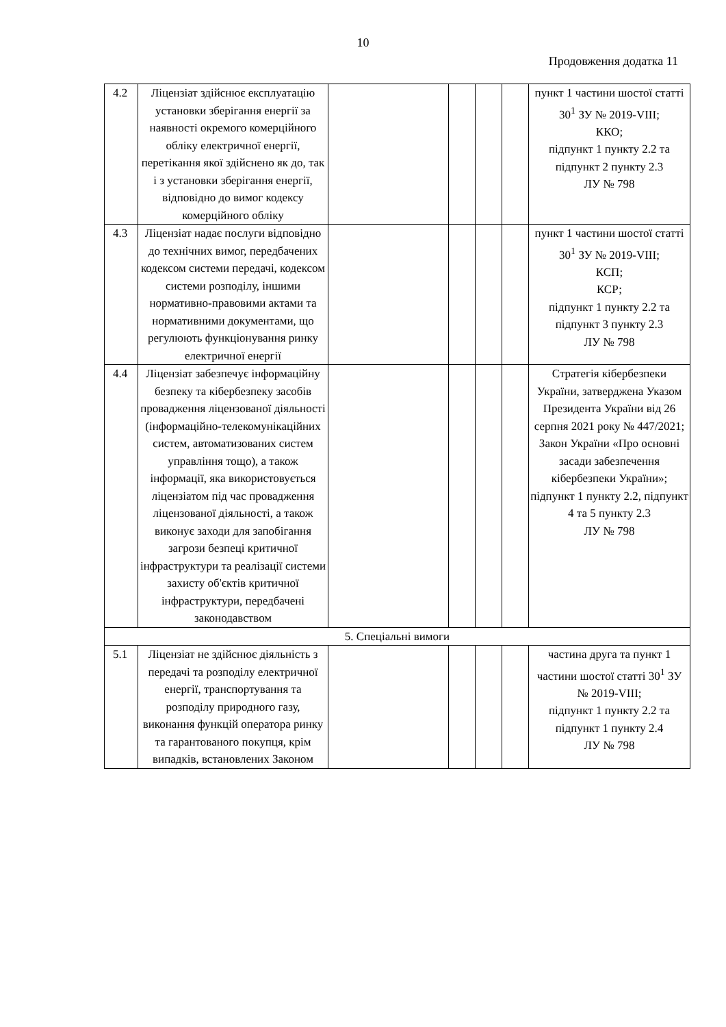10
Продовження додатка 11
| 4.2 | Ліцензіат здійснює експлуатацію установки зберігання енергії за наявності окремого комерційного обліку електричної енергії, перетікання якої здійснено як до, так і з установки зберігання енергії, відповідно до вимог кодексу комерційного обліку | | | | | пункт 1 частини шостої статті 30<sup>1</sup> ЗУ № 2019-VIII; ККО; підпункт 1 пункту 2.2 та підпункт 2 пункту 2.3 ЛУ № 798 |
| 4.3 | Ліцензіат надає послуги відповідно до технічних вимог, передбачених кодексом системи передачі, кодексом системи розподілу, іншими нормативно-правовими актами та нормативними документами, що регулюють функціонування ринку електричної енергії | | | | | пункт 1 частини шостої статті 30<sup>1</sup> ЗУ № 2019-VIII; КСП; КСР; підпункт 1 пункту 2.2 та підпункт 3 пункту 2.3 ЛУ № 798 |
| 4.4 | Ліцензіат забезпечує інформаційну безпеку та кібербезпеку засобів провадження ліцензованої діяльності (інформаційно-телекомунікаційних систем, автоматизованих систем управління тощо), а також інформації, яка використовується ліцензіатом під час провадження ліцензованої діяльності, а також виконує заходи для запобігання загрози безпеці критичної інфраструктури та реалізації системи захисту об'єктів критичної інфраструктури, передбачені законодавством | | | | | Стратегія кібербезпеки України, затверджена Указом Президента України від 26 серпня 2021 року № 447/2021; Закон України «Про основні засади забезпечення кібербезпеки України»; підпункт 1 пункту 2.2, підпункт 4 та 5 пункту 2.3 ЛУ № 798 |
| 5. Спеціальні вимоги | | | | | | |
| 5.1 | Ліцензіат не здійснює діяльність з передачі та розподілу електричної енергії, транспортування та розподілу природного газу, виконання функцій оператора ринку та гарантованого покупця, крім випадків, встановлених Законом | | | | | частина друга та пункт 1 частини шостої статті 30<sup>1</sup> ЗУ № 2019-VIII; підпункт 1 пункту 2.2 та підпункт 1 пункту 2.4 ЛУ № 798 |